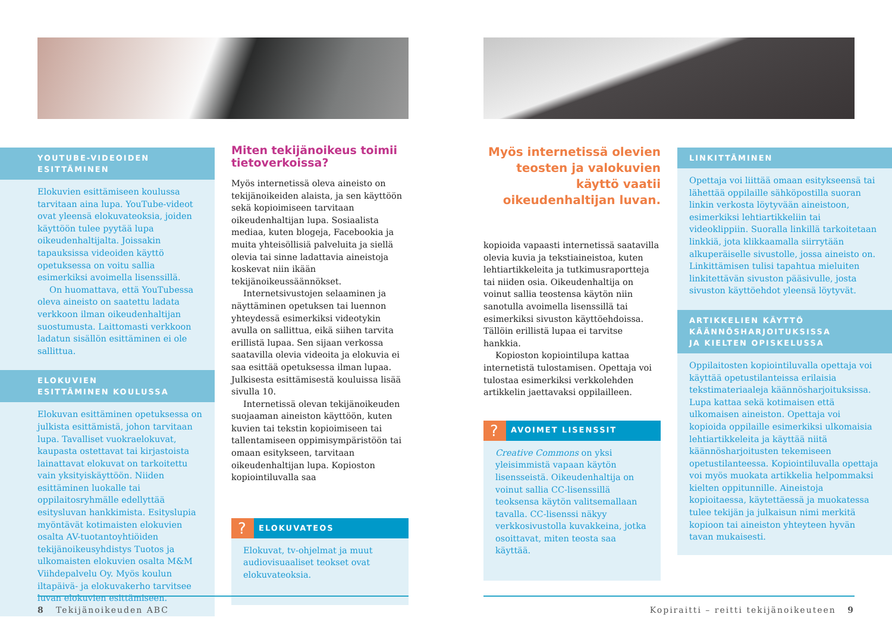YOUTUBE-VIDEOIDEN ESITTÄMINEN
Elokuvien esittämiseen koulussa tarvitaan aina lupa. YouTube-videot ovat yleensä elokuvateoksia, joiden käyttöön tulee pyytää lupa oikeudenhaltijalta. Joissakin tapauksissa videoiden käyttö opetuksessa on voitu sallia esimerkiksi avoimella lisenssillä.
On huomattava, että YouTubessa oleva aineisto on saatettu ladata verkkoon ilman oikeudenhaltijan suostumusta. Laittomasti verkkoon ladatun sisällön esittäminen ei ole sallittua.
ELOKUVIEN
ESITTÄMINEN KOULUSSA
Elokuvan esittäminen opetuksessa on julkista esittämistä, johon tarvitaan lupa. Tavalliset vuokraelokuvat, kaupasta ostettavat tai kirjastoista lainattavat elokuvat on tarkoitettu vain yksityiskäyttöön. Niiden esittäminen luokalle tai oppilaitosryhmälle edellyttää esitysluvan hankkimista. Esityslupia myöntävät kotimaisten elokuvien osalta AV-tuotantoyhtiöiden tekijänoikeusyhdistys Tuotos ja ulkomaisten elokuvien osalta M&M Viihdepalvelu Oy. Myös koulun iltapäivä- ja elokuvakerho tarvitsee luvan elokuvien esittämiseen.
Miten tekijänoikeus toimii tietoverkoissa?
Myös internetissä oleva aineisto on tekijänoikeiden alaista, ja sen käyttöön sekä kopioimiseen tarvitaan oikeudenhaltijan lupa. Sosiaalista mediaa, kuten blogeja, Facebookia ja muita yhteisöllisiä palveluita ja siellä olevia tai sinne ladattavia aineistoja koskevat niin ikään tekijänoikeussäännökset.
Internetsivustojen selaaminen ja näyttäminen opetuksen tai luennon yhteydessä esimerkiksi videotykin avulla on sallittua, eikä siihen tarvita erillistä lupaa. Sen sijaan verkossa saatavilla olevia videoita ja elokuvia ei saa esittää opetuksessa ilman lupaa. Julkisesta esittämisestä kouluissa lisää sivulla 10.
Internetissä olevan tekijänoikeuden suojaaman aineiston käyttöön, kuten kuvien tai tekstin kopioimiseen tai tallentamiseen oppimisympäristöön tai omaan esitykseen, tarvitaan oikeudenhaltijan lupa. Kopioston kopiointiluvalla saa
? ELOKUVATEOS
Elokuvat, tv-ohjelmat ja muut audiovisuaaliset teokset ovat elokuvateoksia.
8 Tekijänoikeuden ABC
Myös internetissä olevien teosten ja valokuvien käyttö vaatii oikeudenhaltijan luvan.
kopioida vapaasti internetissä saatavilla olevia kuvia ja tekstiaineistoa, kuten lehtiartikkeleita ja tutkimusraportteja tai niiden osia. Oikeudenhaltija on voinut sallia teostensa käytön niin sanotulla avoimella lisenssillä tai esimerkiksi sivuston käyttöehdoissa. Tällöin erillistä lupaa ei tarvitse hankkia.
Kopioston kopiointilupa kattaa internetistä tulostamisen. Opettaja voi tulostaa esimerkiksi verkkolehden artikkelin jaettavaksi oppilailleen.
? AVOIMET LISENSSIT
Creative Commons on yksi yleisimmistä vapaan käytön lisensseistä. Oikeudenhaltija on voinut sallia CC-lisenssillä teoksensa käytön valitsemallaan tavalla. CC-lisenssi näkyy verkkosivustolla kuvakkeina, jotka osoittavat, miten teosta saa käyttää.
LINKITTÄMINEN
Opettaja voi liittää omaan esitykseensä tai lähettää oppilaille sähköpostilla suoran linkin verkosta löytyvään aineistoon, esimerkiksi lehtiartikkeliin tai videoklippiin. Suoralla linkillä tarkoitetaan linkkiä, jota klikkaamalla siirrytään alkuperäiselle sivustolle, jossa aineisto on. Linkittämisen tulisi tapahtua mieluiten linkitettävän sivuston pääsivulle, josta sivuston käyttöehdot yleensä löytyvät.
ARTIKKELIEN KÄYTTÖ
KÄÄNNÖSHARJOITUKSISSA
JA KIELTEN OPISKELUSSA
Oppilaitosten kopiointiluvalla opettaja voi käyttää opetustilanteissa erilaisia tekstimateriaaleja käännösharjoituksissa. Lupa kattaa sekä kotimaisen että ulkomaisen aineiston. Opettaja voi kopioida oppilaille esimerkiksi ulkomaisia lehtiartikkeleita ja käyttää niitä käännösharjoitusten tekemiseen opetustilanteessa. Kopiointiluvalla opettaja voi myös muokata artikkelia helpommaksi kielten oppitunnille. Aineistoja kopioitaessa, käytettäessä ja muokatessa tulee tekijän ja julkaisun nimi merkitä kopioon tai aineiston yhteyteen hyvän tavan mukaisesti.
Kopiraitti – reitti tekijänoikeuteen 9